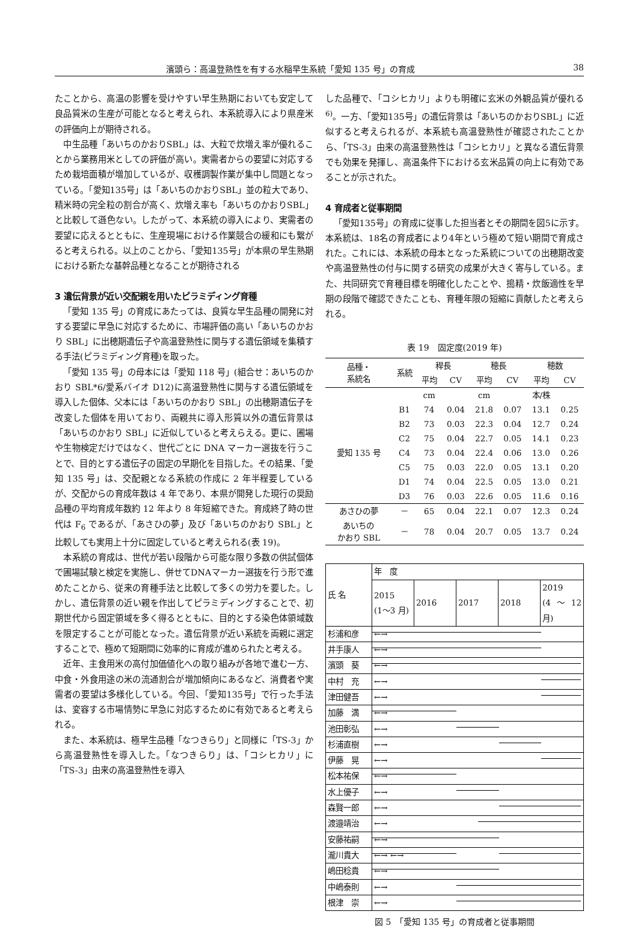濱頭ら：高温登熟性を有する水稲早生系統「愛知 135 号」の育成 38
たことから、高温の影響を受けやすい早生熟期においても安定して良品質米の生産が可能となると考えられ、本系統導入により県産米の評価向上が期待される。
中生品種「あいちのかおりSBL」は、大粒で炊増え率が優れることから業務用米としての評価が高い。実需者からの要望に対応するため栽培面積が増加しているが、収穫調製作業が集中し問題となっている。「愛知135号」は「あいちのかおりSBL」並の粒大であり、精米時の完全粒の割合が高く、炊増え率も「あいちのかおりSBL」と比較して遜色ない。したがって、本系統の導入により、実需者の要望に応えるとともに、生産現場における作業競合の緩和にも繋がると考えられる。以上のことから、「愛知135号」が本県の早生熟期における新たな基幹品種となることが期待される
3 遺伝背景が近い交配親を用いたピラミディング育種
「愛知 135 号」の育成にあたっては、良質な早生品種の開発に対する要望に早急に対応するために、市場評価の高い「あいちのかおり SBL」に出穂期遺伝子や高温登熟性に関与する遺伝領域を集積する手法(ピラミディング育種)を取った。
「愛知 135 号」の母本には「愛知 118 号」(組合せ：あいちのかおり SBL*6/愛系バイオ D12)に高温登熟性に関与する遺伝領域を導入した個体、父本には「あいちのかおり SBL」の出穂期遺伝子を改変した個体を用いており、両親共に導入形質以外の遺伝背景は「あいちのかおり SBL」に近似していると考えらえる。更に、圃場や生物検定だけではなく、世代ごとに DNA マーカー選抜を行うことで、目的とする遺伝子の固定の早期化を目指した。その結果、「愛知 135 号」は、交配親となる系統の作成に 2 年半程要しているが、交配からの育成年数は 4 年であり、本県が開発した現行の奨励品種の平均育成年数約 12 年より 8 年短縮できた。育成終了時の世代は F<sub>6</sub> であるが、「あさひの夢」及び「あいちのかおり SBL」と比較しても実用上十分に固定していると考えられる(表 19)。
本系統の育成は、世代が若い段階から可能な限り多数の供試個体で圃場試験と検定を実施し、併せてDNAマーカー選抜を行う形で進めたことから、従来の育種手法と比較して多くの労力を要した。しかし、遺伝背景の近い親を作出してピラミディングすることで、初期世代から固定領域を多く得るとともに、目的とする染色体領域数を限定することが可能となった。遺伝背景が近い系統を両親に選定することで、極めて短期間に効率的に育成が進められたと考える。
近年、主食用米の高付加価値化への取り組みが各地で進む一方、中食・外食用途の米の流通割合が増加傾向にあるなど、消費者や実需者の要望は多様化している。今回、「愛知135号」で行った手法は、変容する市場情勢に早急に対応するために有効であると考えられる。
また、本系統は、極早生品種「なつきらり」と同様に「TS-3」から高温登熟性を導入した。「なつきらり」は、「コシヒカリ」に「TS-3」由来の高温登熟性を導入
した品種で、「コシヒカリ」よりも明確に玄米の外観品質が優れる<sup>6)</sup>。一方、「愛知135号」の遺伝背景は「あいちのかおりSBL」に近似すると考えられるが、本系統も高温登熟性が確認されたことから、「TS-3」由来の高温登熟性は「コシヒカリ」と異なる遺伝背景でも効果を発揮し、高温条件下における玄米品質の向上に有効であることが示された。
4 育成者と従事期間
「愛知135号」の育成に従事した担当者とその期間を図5に示す。本系統は、18名の育成者により4年という極めて短い期間で育成された。これには、本系統の母本となった系統についての出穂期改変や高温登熟性の付与に関する研究の成果が大きく寄与している。また、共同研究で育種目標を明確化したことや、搗精・炊飯適性を早期の段階で確認できたことも、育種年限の短縮に貢献したと考えられる。
表 19　固定度(2019 年)
| 品種・ 系統名 | 系統 | 稈長 | | 穂長 | | 穂数 | |
| --- | --- | --- | --- | --- | --- | --- | --- |
| | | 平均 | CV | 平均 | CV | 平均 | CV |
| | | cm | | cm | | 本/株 | |
| 愛知 135 号 | B1 | 74 | 0.04 | 21.8 | 0.07 | 13.1 | 0.25 |
| | B2 | 73 | 0.03 | 22.3 | 0.04 | 12.7 | 0.24 |
| | C2 | 75 | 0.04 | 22.7 | 0.05 | 14.1 | 0.23 |
| | C4 | 73 | 0.04 | 22.4 | 0.06 | 13.0 | 0.26 |
| | C5 | 75 | 0.03 | 22.0 | 0.05 | 13.1 | 0.20 |
| | D1 | 74 | 0.04 | 22.5 | 0.05 | 13.0 | 0.21 |
| | D3 | 76 | 0.03 | 22.6 | 0.05 | 11.6 | 0.16 |
| あさひの夢 | － | 65 | 0.04 | 22.1 | 0.07 | 12.3 | 0.24 |
| あいちの かおり SBL | － | 78 | 0.04 | 20.7 | 0.05 | 13.7 | 0.24 |
| 氏 名 | 年 度 | | | | |
| --- | --- | --- | --- | --- | --- |
| | 2015 (1～3 月) | 2016 | 2017 | 2018 | 2019 (4～12 月) |
| 杉浦和彦 | ←→ | | | | |
| 井手康人 | ←→ | | | | |
| 濱頭 葵 | ←→ | | | | |
| 中村 充 | ←→ | | | | |
| 津田健吾 | ←→ | | | | |
| 加藤 満 | ←→ | | | | |
| 池田彰弘 | ←→ | | | | |
| 杉浦直樹 | ←→ | | | | |
| 伊藤 晃 | ←→ | | | | |
| 松本祐保 | ←→ | | | | |
| 水上優子 | ←→ | | | | |
| 森賢一郎 | ←→ | | | | |
| 渡邉靖治 | ←→ | | | | |
| 安藤祐嗣 | ←→ | | | | |
| 瀧川貴大 | ←→ ←→ | | | | |
| 嶋田稔貴 | ←→ | | | | |
| 中嶋泰則 | ←→ | | | | |
| 根津 崇 | ←→ | | | | |
図 5　「愛知 135 号」の育成者と従事期間